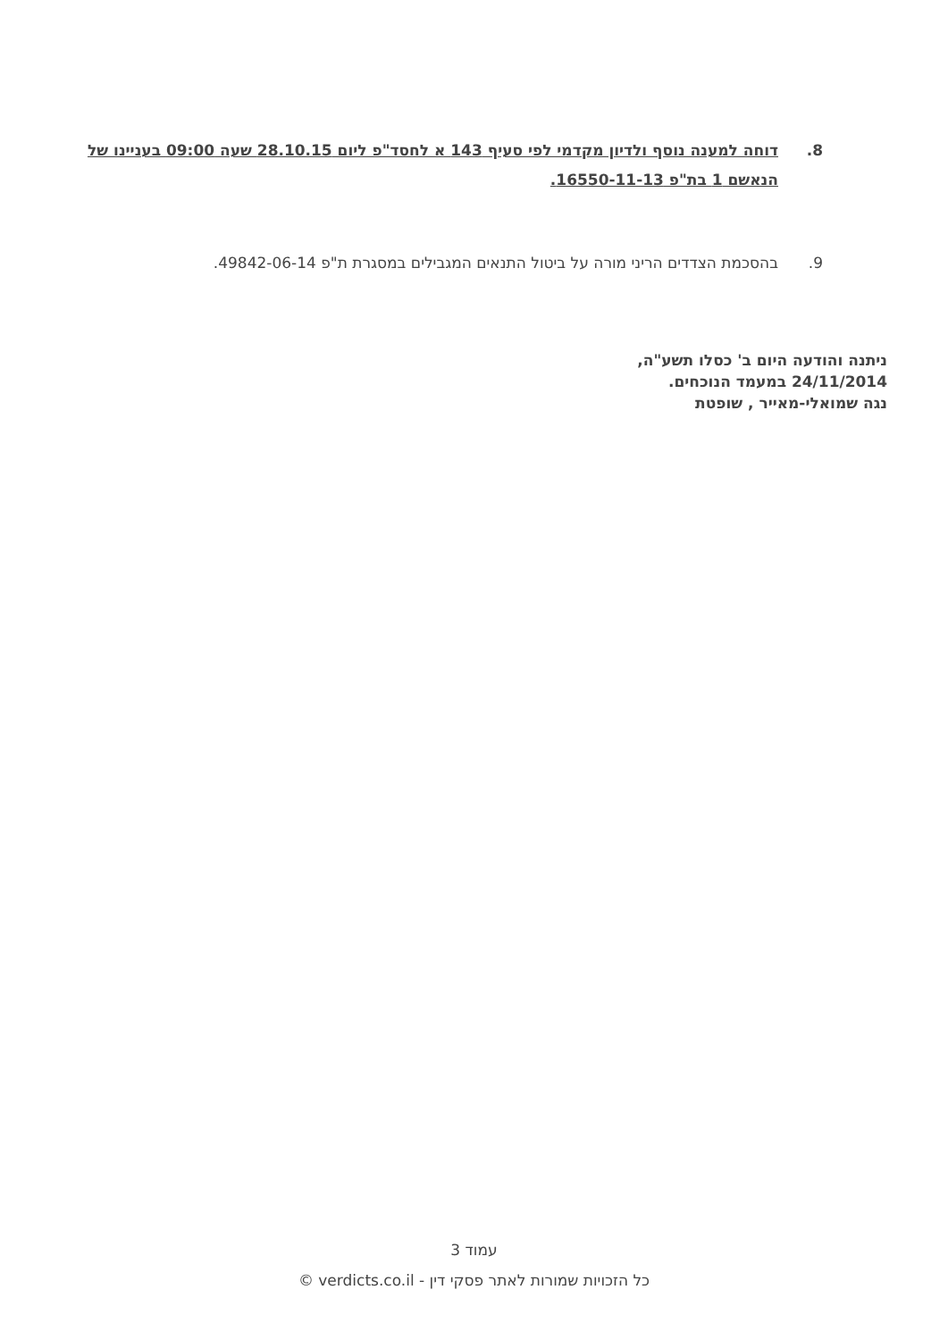8. דוחה למענה נוסף ולדיון מקדמי לפי סעיף 143 א לחסד"פ ליום 28.10.15 שעה 09:00 בעניינו של הנאשם 1 בת"פ 16550-11-13.
9. בהסכמת הצדדים הריני מורה על ביטול התנאים המגבילים במסגרת ת"פ 49842-06-14.
ניתנה והודעה היום ב' כסלו תשע"ה,
24/11/2014 במעמד הנוכחים.
נגה שמואלי-מאייר , שופטת
עמוד 3
כל הזכויות שמורות לאתר פסקי דין - verdicts.co.il ©